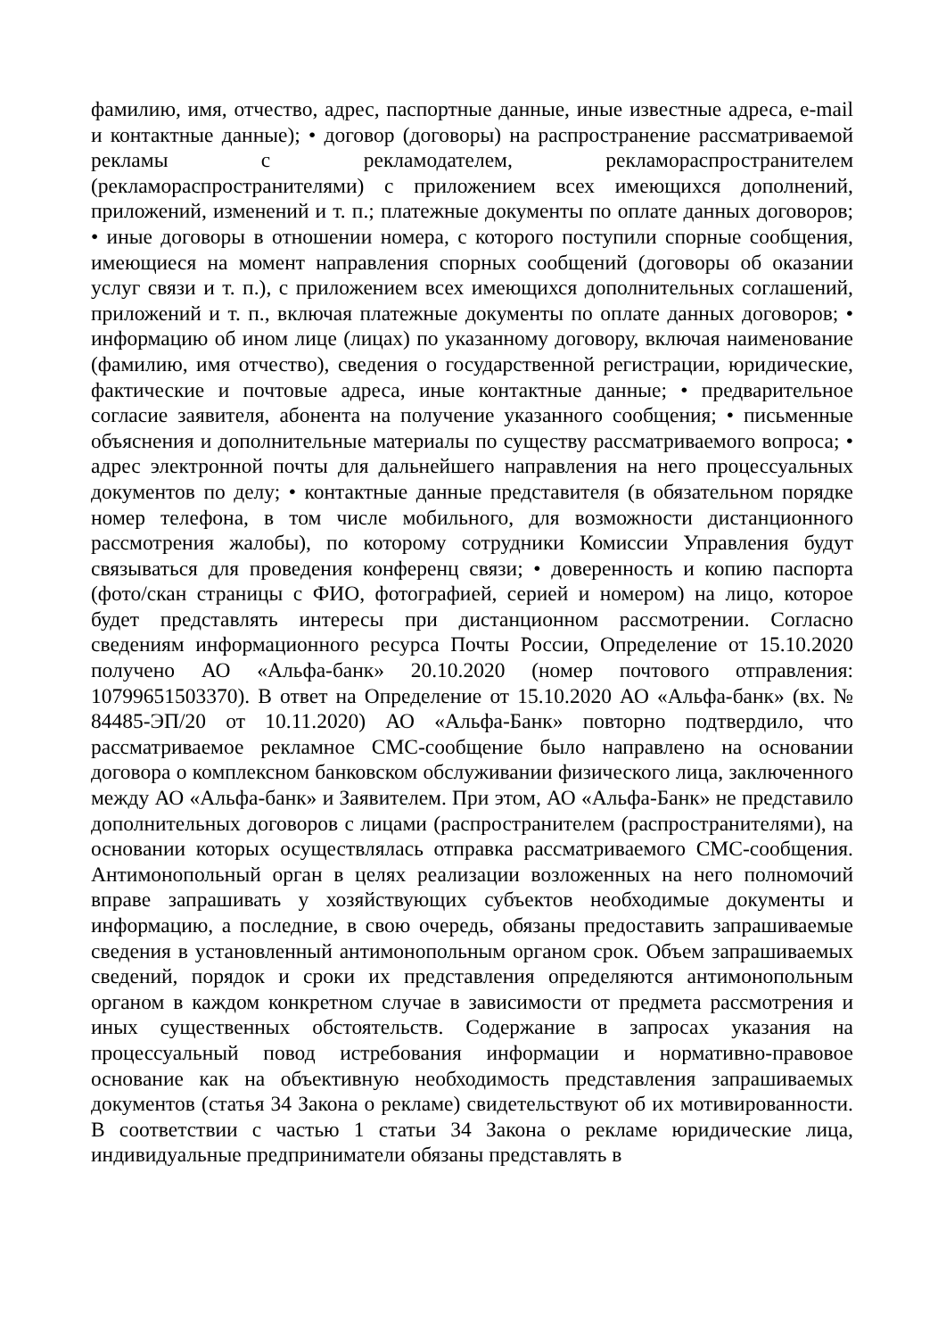фамилию, имя, отчество, адрес, паспортные данные, иные известные адреса, e-mail и контактные данные); • договор (договоры) на распространение рассматриваемой рекламы с рекламодателем, рекламораспространителем (рекламораспространителями) с приложением всех имеющихся дополнений, приложений, изменений и т. п.; платежные документы по оплате данных договоров; • иные договоры в отношении номера, с которого поступили спорные сообщения, имеющиеся на момент направления спорных сообщений (договоры об оказании услуг связи и т. п.), с приложением всех имеющихся дополнительных соглашений, приложений и т. п., включая платежные документы по оплате данных договоров; • информацию об ином лице (лицах) по указанному договору, включая наименование (фамилию, имя отчество), сведения о государственной регистрации, юридические, фактические и почтовые адреса, иные контактные данные; • предварительное согласие заявителя, абонента на получение указанного сообщения; • письменные объяснения и дополнительные материалы по существу рассматриваемого вопроса; • адрес электронной почты для дальнейшего направления на него процессуальных документов по делу; • контактные данные представителя (в обязательном порядке номер телефона, в том числе мобильного, для возможности дистанционного рассмотрения жалобы), по которому сотрудники Комиссии Управления будут связываться для проведения конференц связи; • доверенность и копию паспорта (фото/скан страницы с ФИО, фотографией, серией и номером) на лицо, которое будет представлять интересы при дистанционном рассмотрении. Согласно сведениям информационного ресурса Почты России, Определение от 15.10.2020 получено АО «Альфа-банк» 20.10.2020 (номер почтового отправления: 10799651503370). В ответ на Определение от 15.10.2020 АО «Альфа-банк» (вх. № 84485-ЭП/20 от 10.11.2020) АО «Альфа-Банк» повторно подтвердило, что рассматриваемое рекламное СМС-сообщение было направлено на основании договора о комплексном банковском обслуживании физического лица, заключенного между АО «Альфа-банк» и Заявителем. При этом, АО «Альфа-Банк» не представило дополнительных договоров с лицами (распространителем (распространителями), на основании которых осуществлялась отправка рассматриваемого СМС-сообщения. Антимонопольный орган в целях реализации возложенных на него полномочий вправе запрашивать у хозяйствующих субъектов необходимые документы и информацию, а последние, в свою очередь, обязаны предоставить запрашиваемые сведения в установленный антимонопольным органом срок. Объем запрашиваемых сведений, порядок и сроки их представления определяются антимонопольным органом в каждом конкретном случае в зависимости от предмета рассмотрения и иных существенных обстоятельств. Содержание в запросах указания на процессуальный повод истребования информации и нормативно-правовое основание как на объективную необходимость представления запрашиваемых документов (статья 34 Закона о рекламе) свидетельствуют об их мотивированности. В соответствии с частью 1 статьи 34 Закона о рекламе юридические лица, индивидуальные предприниматели обязаны представлять в